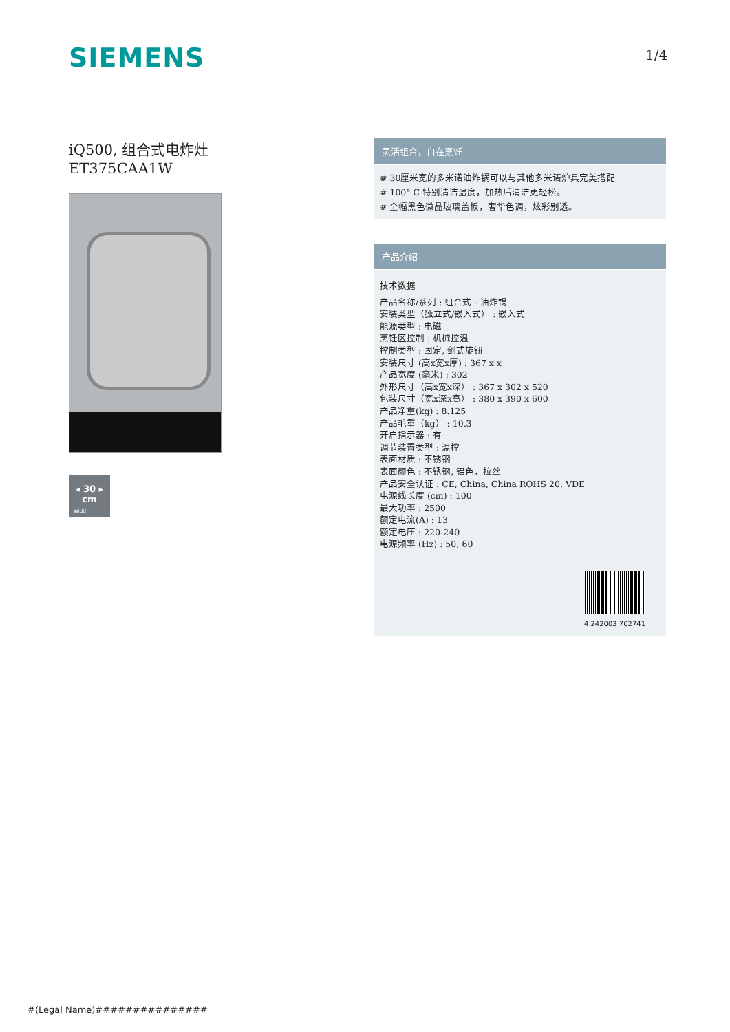SIEMENS 1/4
iQ500, 组合式电炸灶
ET375CAA1W
◂ 30 ▸
cm
Width
灵活组合，自在烹饪
# 30厘米宽的多米诺油炸锅可以与其他多米诺炉具完美搭配
# 100° C 特别清洁温度，加热后清洁更轻松。
# 全幅黑色微晶玻璃盖板，奢华色调，炫彩别透。
产品介绍
技术数据
产品名称/系列 : 组合式 - 油炸锅
安装类型（独立式/嵌入式） : 嵌入式
能源类型 : 电磁
烹饪区控制 : 机械控温
控制类型 : 固定, 剑式旋钮
安装尺寸 (高x宽x厚) : 367 x x
产品宽度 (毫米) : 302
外形尺寸（高x宽x深） : 367 x 302 x 520
包装尺寸（宽x深x高） : 380 x 390 x 600
产品净重(kg) : 8.125
产品毛重（kg） : 10.3
开启指示器 : 有
调节装置类型 : 温控
表面材质 : 不锈钢
表面颜色 : 不锈钢, 铝色，拉丝
产品安全认证 : CE, China, China ROHS 20, VDE
电源线长度 (cm) : 100
最大功率 : 2500
额定电流(A) : 13
额定电压 : 220-240
电源频率 (Hz) : 50; 60
4 242003 702741
#(Legal Name)###############